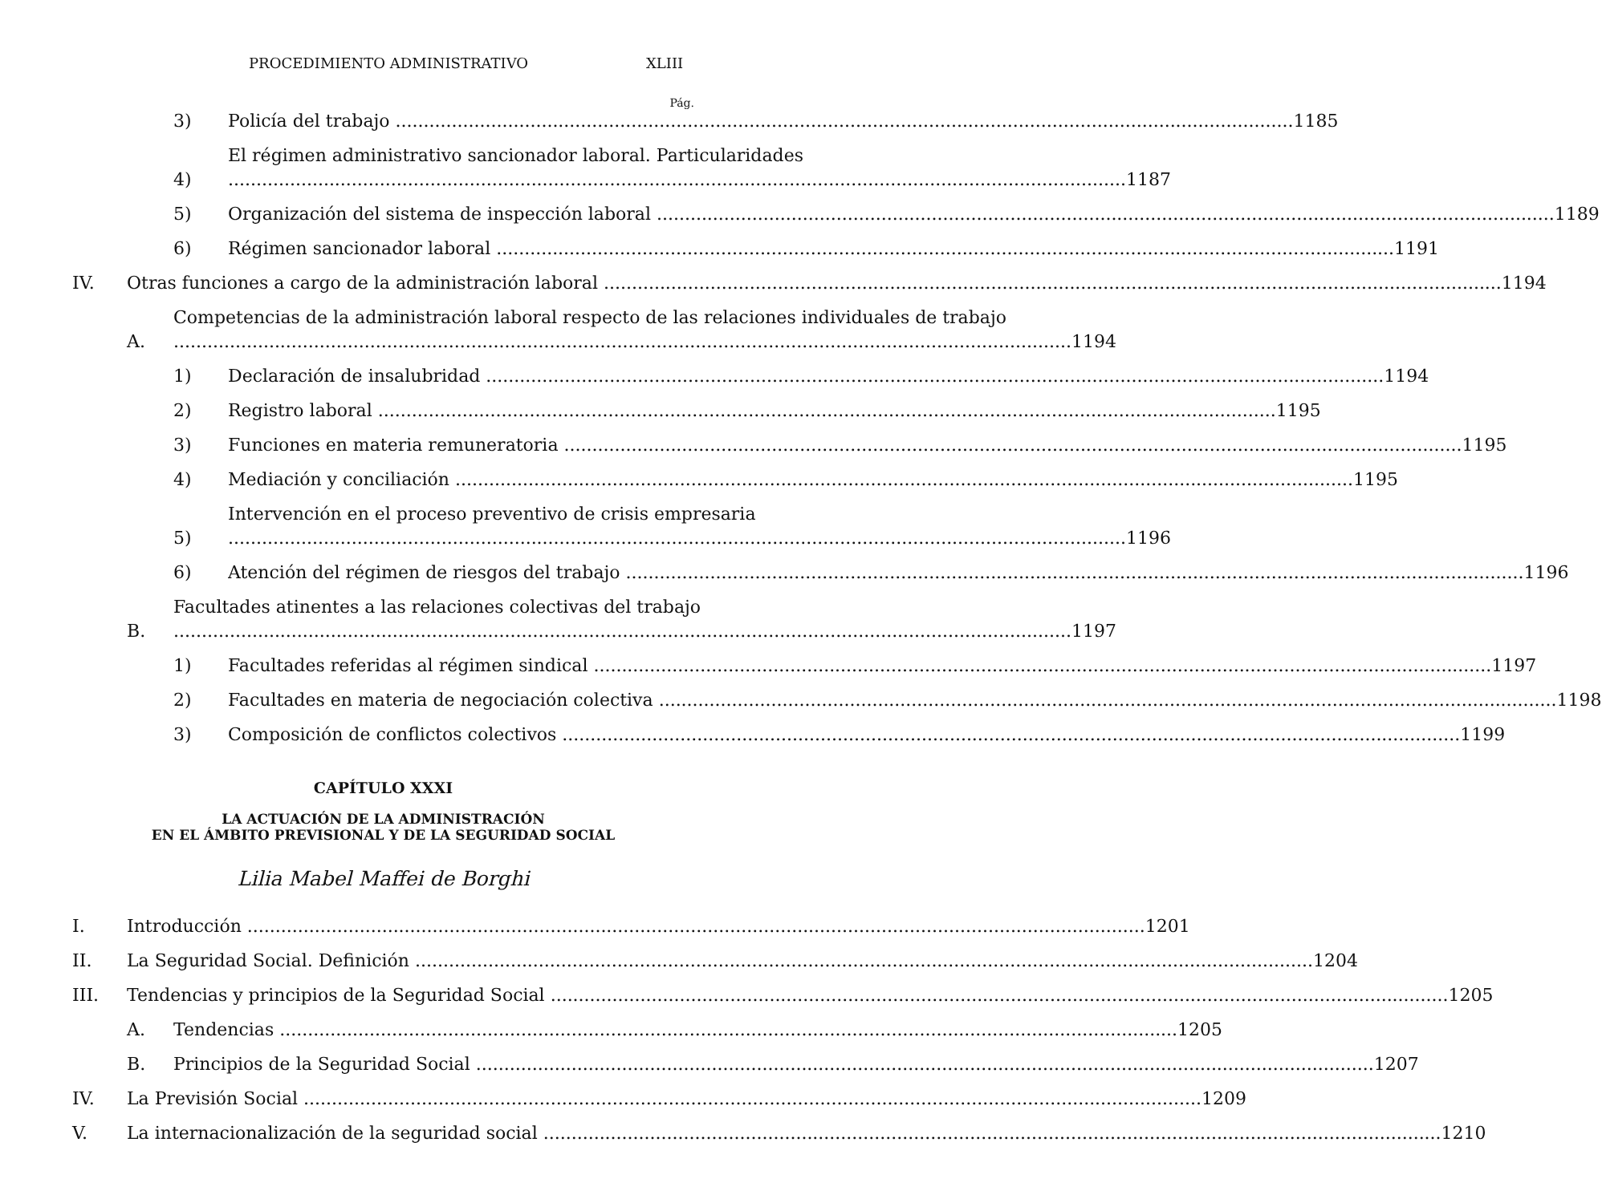PROCEDIMIENTO ADMINISTRATIVO XLIII
Pág.
3)
Policía del trabajo
1185
4)
El régimen administrativo sancionador laboral. Particularidades
1187
5)
Organización del sistema de inspección laboral
1189
6)
Régimen sancionador laboral
1191
IV.
Otras funciones a cargo de la administración laboral
1194
A.
Competencias de la administración laboral respecto de las relaciones individuales de trabajo
1194
1)
Declaración de insalubridad
1194
2)
Registro laboral
1195
3)
Funciones en materia remuneratoria
1195
4)
Mediación y conciliación
1195
5)
Intervención en el proceso preventivo de crisis empresaria
1196
6)
Atención del régimen de riesgos del trabajo
1196
B.
Facultades atinentes a las relaciones colectivas del trabajo
1197
1)
Facultades referidas al régimen sindical
1197
2)
Facultades en materia de negociación colectiva
1198
3)
Composición de conflictos colectivos
1199
CAPÍTULO XXXI
LA ACTUACIÓN DE LA ADMINISTRACIÓN
EN EL ÁMBITO PREVISIONAL Y DE LA SEGURIDAD SOCIAL
Lilia Mabel Maffei de Borghi
I.
Introducción
1201
II.
La Seguridad Social. Definición
1204
III.
Tendencias y principios de la Seguridad Social
1205
A.
Tendencias
1205
B.
Principios de la Seguridad Social
1207
IV.
La Previsión Social
1209
V.
La internacionalización de la seguridad social
1210